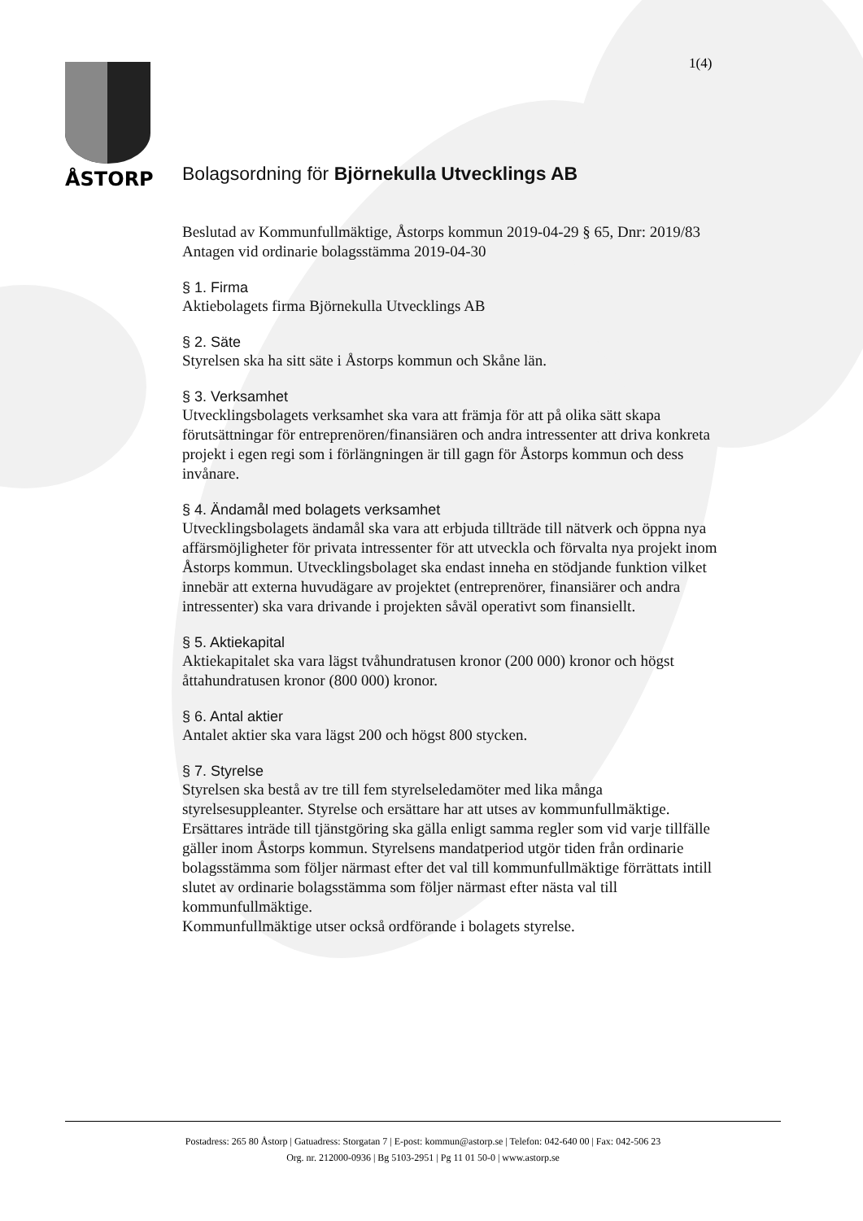1(4)
ÅSTORP
Bolagsordning för Björnekulla Utvecklings AB
Beslutad av Kommunfullmäktige, Åstorps kommun 2019-04-29 § 65, Dnr: 2019/83
Antagen vid ordinarie bolagsstämma 2019-04-30
§ 1. Firma
Aktiebolagets firma Björnekulla Utvecklings AB
§ 2. Säte
Styrelsen ska ha sitt säte i Åstorps kommun och Skåne län.
§ 3. Verksamhet
Utvecklingsbolagets verksamhet ska vara att främja för att på olika sätt skapa förutsättningar för entreprenören/finansiären och andra intressenter att driva konkreta projekt i egen regi som i förlängningen är till gagn för Åstorps kommun och dess invånare.
§ 4. Ändamål med bolagets verksamhet
Utvecklingsbolagets ändamål ska vara att erbjuda tillträde till nätverk och öppna nya affärsmöjligheter för privata intressenter för att utveckla och förvalta nya projekt inom Åstorps kommun. Utvecklingsbolaget ska endast inneha en stödjande funktion vilket innebär att externa huvudägare av projektet (entreprenörer, finansiärer och andra intressenter) ska vara drivande i projekten såväl operativt som finansiellt.
§ 5. Aktiekapital
Aktiekapitalet ska vara lägst tvåhundratusen kronor (200 000) kronor och högst åttahundratusen kronor (800 000) kronor.
§ 6. Antal aktier
Antalet aktier ska vara lägst 200 och högst 800 stycken.
§ 7. Styrelse
Styrelsen ska bestå av tre till fem styrelseledamöter med lika många styrelsesuppleanter. Styrelse och ersättare har att utses av kommunfullmäktige. Ersättares inträde till tjänstgöring ska gälla enligt samma regler som vid varje tillfälle gäller inom Åstorps kommun. Styrelsens mandatperiod utgör tiden från ordinarie bolagsstämma som följer närmast efter det val till kommunfullmäktige förrättats intill slutet av ordinarie bolagsstämma som följer närmast efter nästa val till kommunfullmäktige.
Kommunfullmäktige utser också ordförande i bolagets styrelse.
Postadress: 265 80 Åstorp | Gatuadress: Storgatan 7 | E-post: kommun@astorp.se | Telefon: 042-640 00 | Fax: 042-506 23
Org. nr. 212000-0936 | Bg 5103-2951 | Pg 11 01 50-0 | www.astorp.se